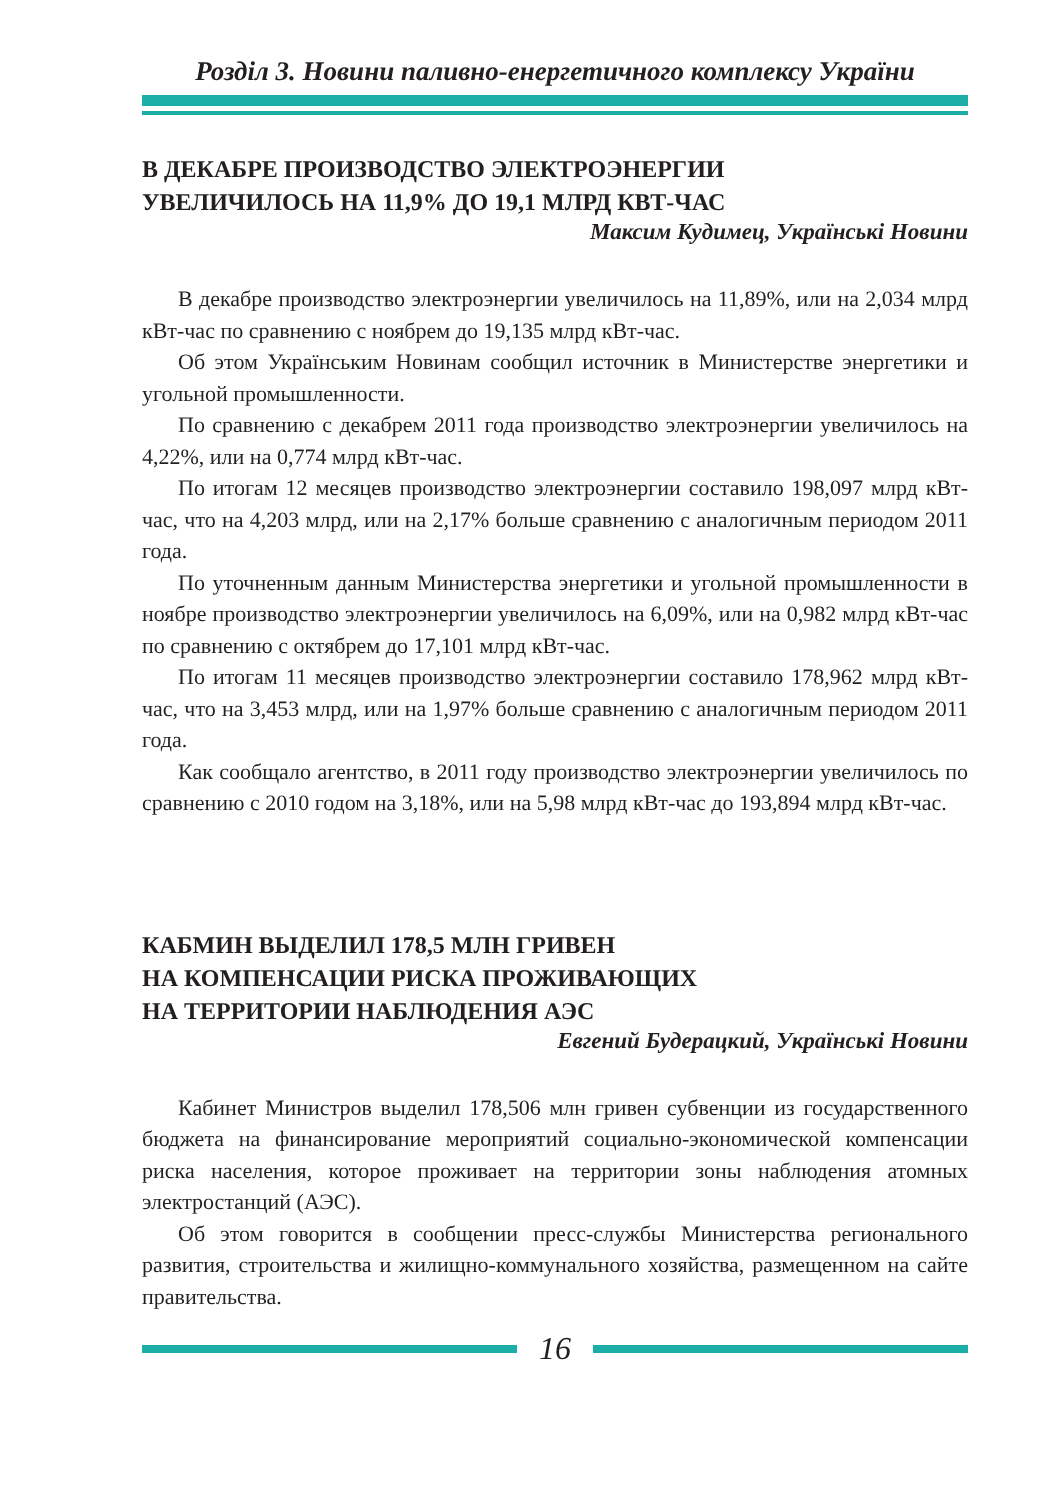Розділ 3. Новини паливно-енергетичного комплексу України
В ДЕКАБРЕ ПРОИЗВОДСТВО ЭЛЕКТРОЭНЕРГИИ
УВЕЛИЧИЛОСЬ НА 11,9% ДО 19,1 МЛРД КВТ-ЧАС
Максим Кудимец, Українські Новини
В декабре производство электроэнергии увеличилось на 11,89%, или на 2,034 млрд кВт-час по сравнению с ноябрем до 19,135 млрд кВт-час.
Об этом Українським Новинам сообщил источник в Министерстве энергетики и угольной промышленности.
По сравнению с декабрем 2011 года производство электроэнергии увеличилось на 4,22%, или на 0,774 млрд кВт-час.
По итогам 12 месяцев производство электроэнергии составило 198,097 млрд кВт-час, что на 4,203 млрд, или на 2,17% больше сравнению с аналогичным периодом 2011 года.
По уточненным данным Министерства энергетики и угольной промышленности в ноябре производство электроэнергии увеличилось на 6,09%, или на 0,982 млрд кВт-час по сравнению с октябрем до 17,101 млрд кВт-час.
По итогам 11 месяцев производство электроэнергии составило 178,962 млрд кВт-час, что на 3,453 млрд, или на 1,97% больше сравнению с аналогичным периодом 2011 года.
Как сообщало агентство, в 2011 году производство электроэнергии увеличилось по сравнению с 2010 годом на 3,18%, или на 5,98 млрд кВт-час до 193,894 млрд кВт-час.
КАБМИН ВЫДЕЛИЛ 178,5 МЛН ГРИВЕН
НА КОМПЕНСАЦИИ РИСКА ПРОЖИВАЮЩИХ
НА ТЕРРИТОРИИ НАБЛЮДЕНИЯ АЭС
Евгений Будерацкий, Українські Новини
Кабинет Министров выделил 178,506 млн гривен субвенции из государственного бюджета на финансирование мероприятий социально-экономической компенсации риска населения, которое проживает на территории зоны наблюдения атомных электростанций (АЭС).
Об этом говорится в сообщении пресс-службы Министерства регионального развития, строительства и жилищно-коммунального хозяйства, размещенном на сайте правительства.
16